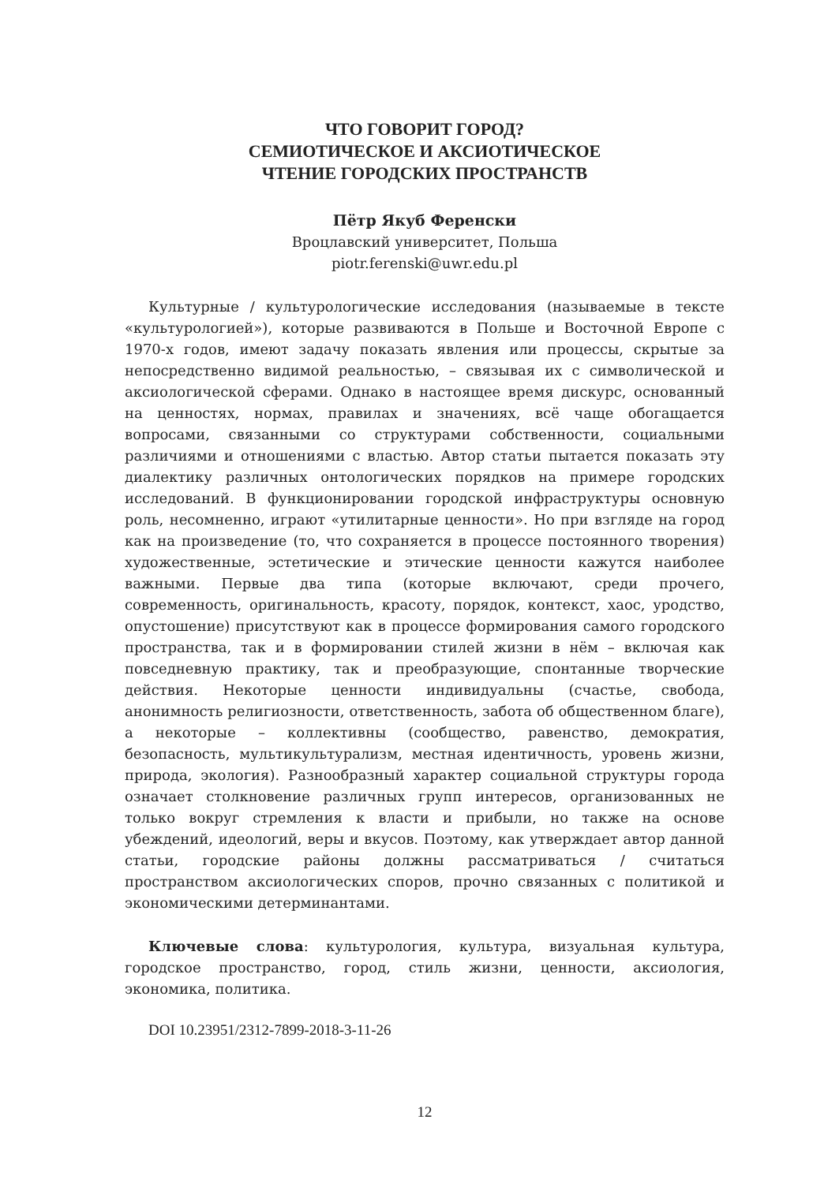ЧТО ГОВОРИТ ГОРОД?
СЕМИОТИЧЕСКОЕ И АКСИОТИЧЕСКОЕ
ЧТЕНИЕ ГОРОДСКИХ ПРОСТРАНСТВ
Пётр Якуб Ференски
Вроцлавский университет, Польша
piotr.ferenski@uwr.edu.pl
Культурные / культурологические исследования (называемые в тексте «культурологией»), которые развиваются в Польше и Восточной Европе с 1970-х годов, имеют задачу показать явления или процессы, скрытые за непосредственно видимой реальностью, – связывая их с символической и аксиологической сферами. Однако в настоящее время дискурс, основанный на ценностях, нормах, правилах и значениях, всё чаще обогащается вопросами, связанными со структурами собственности, социальными различиями и отношениями с властью. Автор статьи пытается показать эту диалектику различных онтологических порядков на примере городских исследований. В функционировании городской инфраструктуры основную роль, несомненно, играют «утилитарные ценности». Но при взгляде на город как на произведение (то, что сохраняется в процессе постоянного творения) художественные, эстетические и этические ценности кажутся наиболее важными. Первые два типа (которые включают, среди прочего, современность, оригинальность, красоту, порядок, контекст, хаос, уродство, опустошение) присутствуют как в процессе формирования самого городского пространства, так и в формировании стилей жизни в нём – включая как повседневную практику, так и преобразующие, спонтанные творческие действия. Некоторые ценности индивидуальны (счастье, свобода, анонимность религиозности, ответственность, забота об общественном благе), а некоторые – коллективны (сообщество, равенство, демократия, безопасность, мультикультурализм, местная идентичность, уровень жизни, природа, экология). Разнообразный характер социальной структуры города означает столкновение различных групп интересов, организованных не только вокруг стремления к власти и прибыли, но также на основе убеждений, идеологий, веры и вкусов. Поэтому, как утверждает автор данной статьи, городские районы должны рассматриваться / считаться пространством аксиологических споров, прочно связанных с политикой и экономическими детерминантами.
Ключевые слова: культурология, культура, визуальная культура, городское пространство, город, стиль жизни, ценности, аксиология, экономика, политика.
DOI 10.23951/2312-7899-2018-3-11-26
12